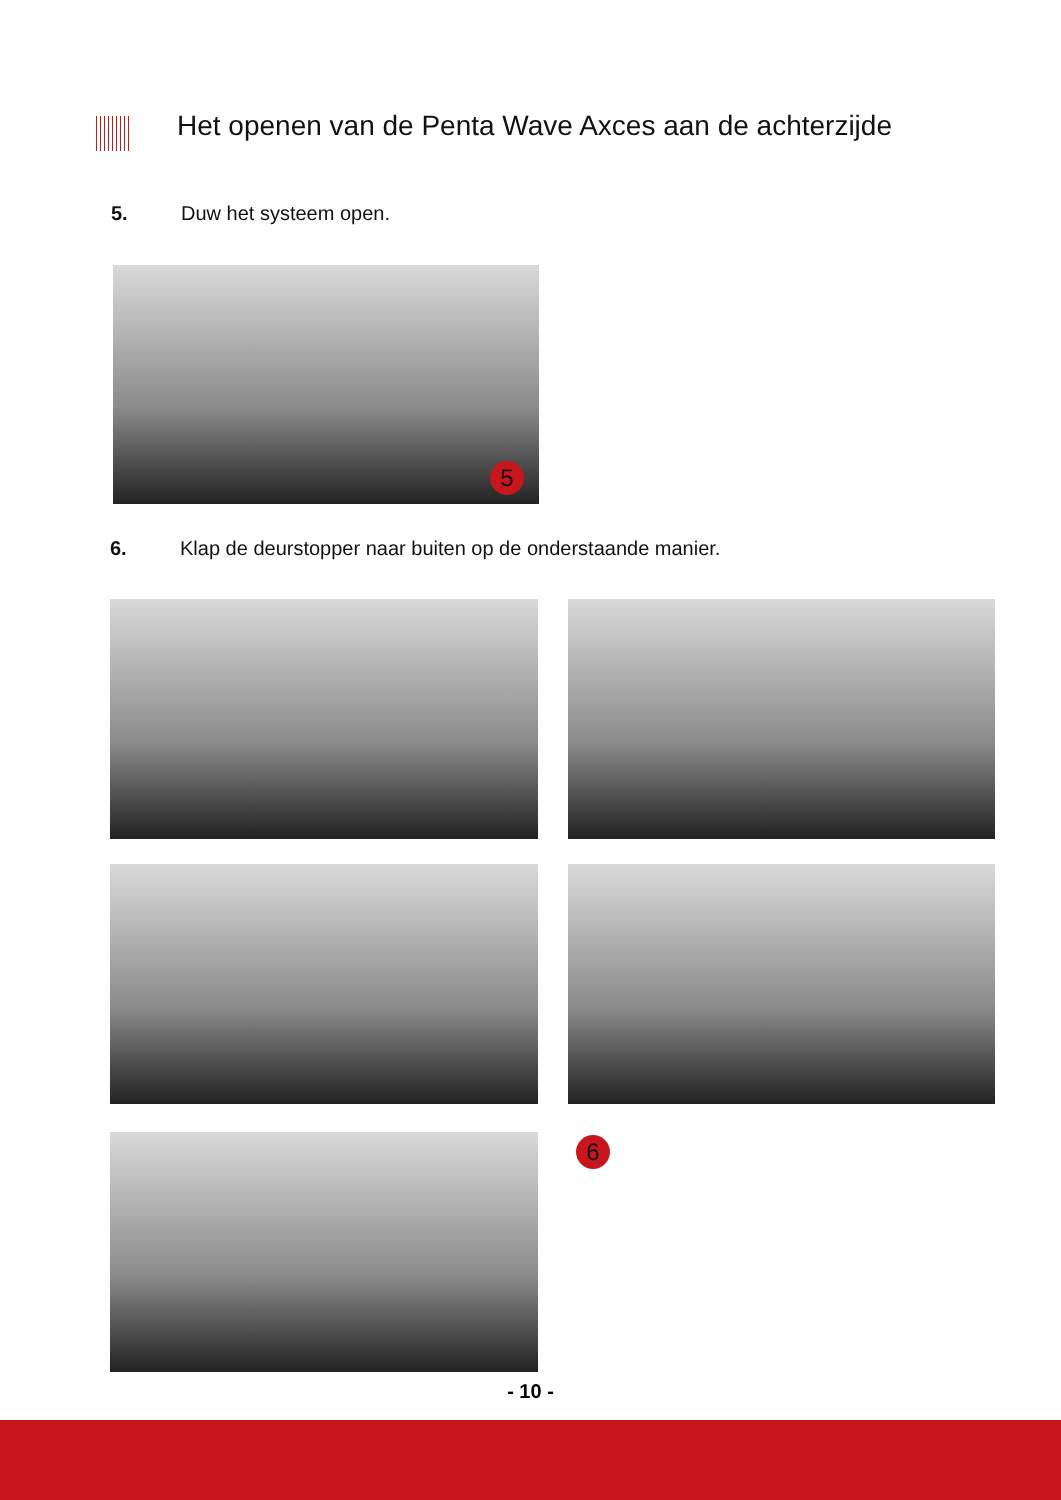Het openen van de Penta Wave Axces aan de achterzijde
5. Duw het systeem open.
5
6. Klap de deurstopper naar buiten op de onderstaande manier.
6
- 10 -